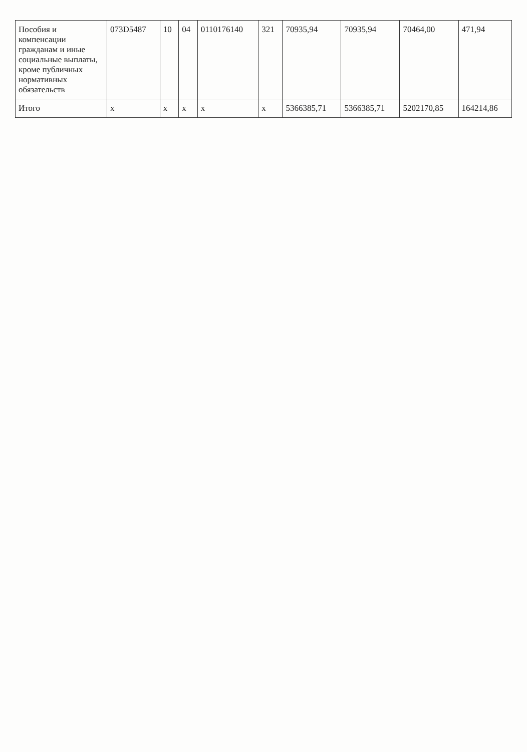| Пособия и компенсации гражданам и иные социальные выплаты, кроме публичных нормативных обязательств | 073D5487 | 10 | 04 | 0110176140 | 321 | 70935,94 | 70935,94 | 70464,00 | 471,94 |
| Итого | x | x | x | x | x | 5366385,71 | 5366385,71 | 5202170,85 | 164214,86 |